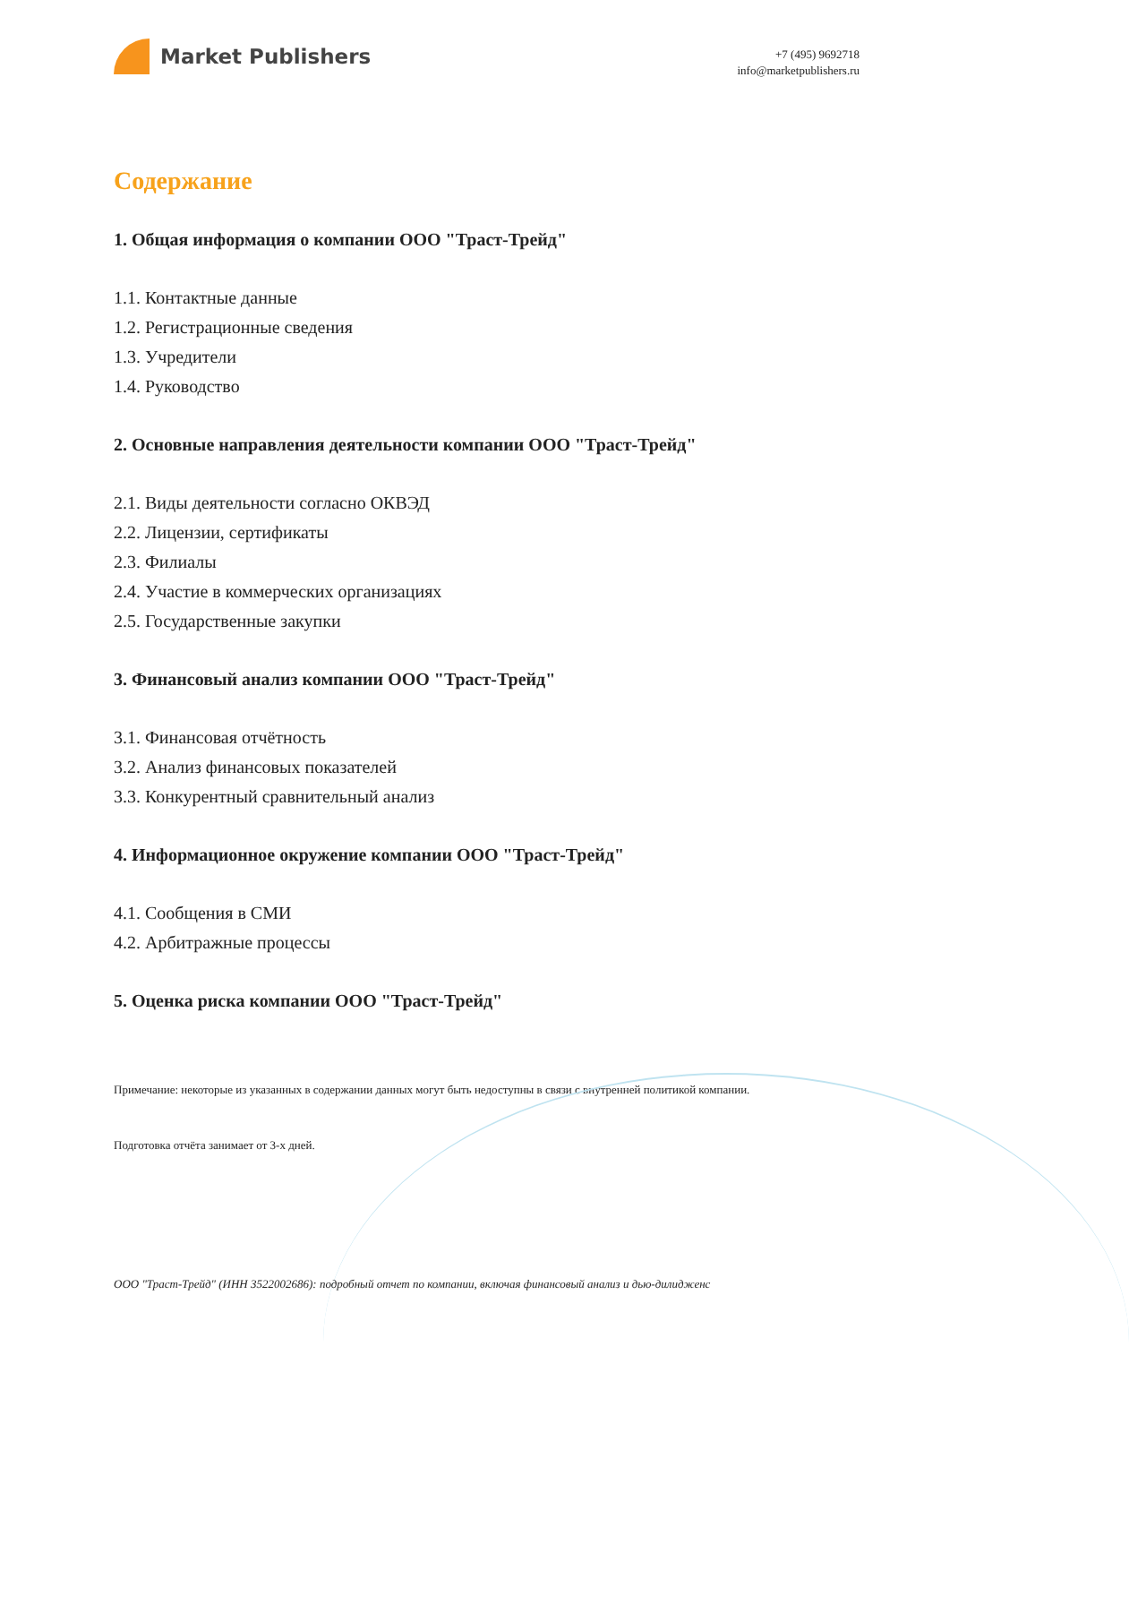Market Publishers
+7 (495) 9692718
info@marketpublishers.ru
Содержание
1. Общая информация о компании ООО "Траст-Трейд"
1.1. Контактные данные
1.2. Регистрационные сведения
1.3. Учредители
1.4. Руководство
2. Основные направления деятельности компании ООО "Траст-Трейд"
2.1. Виды деятельности согласно ОКВЭД
2.2. Лицензии, сертификаты
2.3. Филиалы
2.4. Участие в коммерческих организациях
2.5. Государственные закупки
3. Финансовый анализ компании ООО "Траст-Трейд"
3.1. Финансовая отчётность
3.2. Анализ финансовых показателей
3.3. Конкурентный сравнительный анализ
4. Информационное окружение компании ООО "Траст-Трейд"
4.1. Сообщения в СМИ
4.2. Арбитражные процессы
5. Оценка риска компании ООО "Траст-Трейд"
Примечание: некоторые из указанных в содержании данных могут быть недоступны в связи с внутренней политикой компании.
Подготовка отчёта занимает от 3-х дней.
ООО "Траст-Трейд" (ИНН 3522002686): подробный отчет по компании, включая финансовый анализ и дью-дилидженс